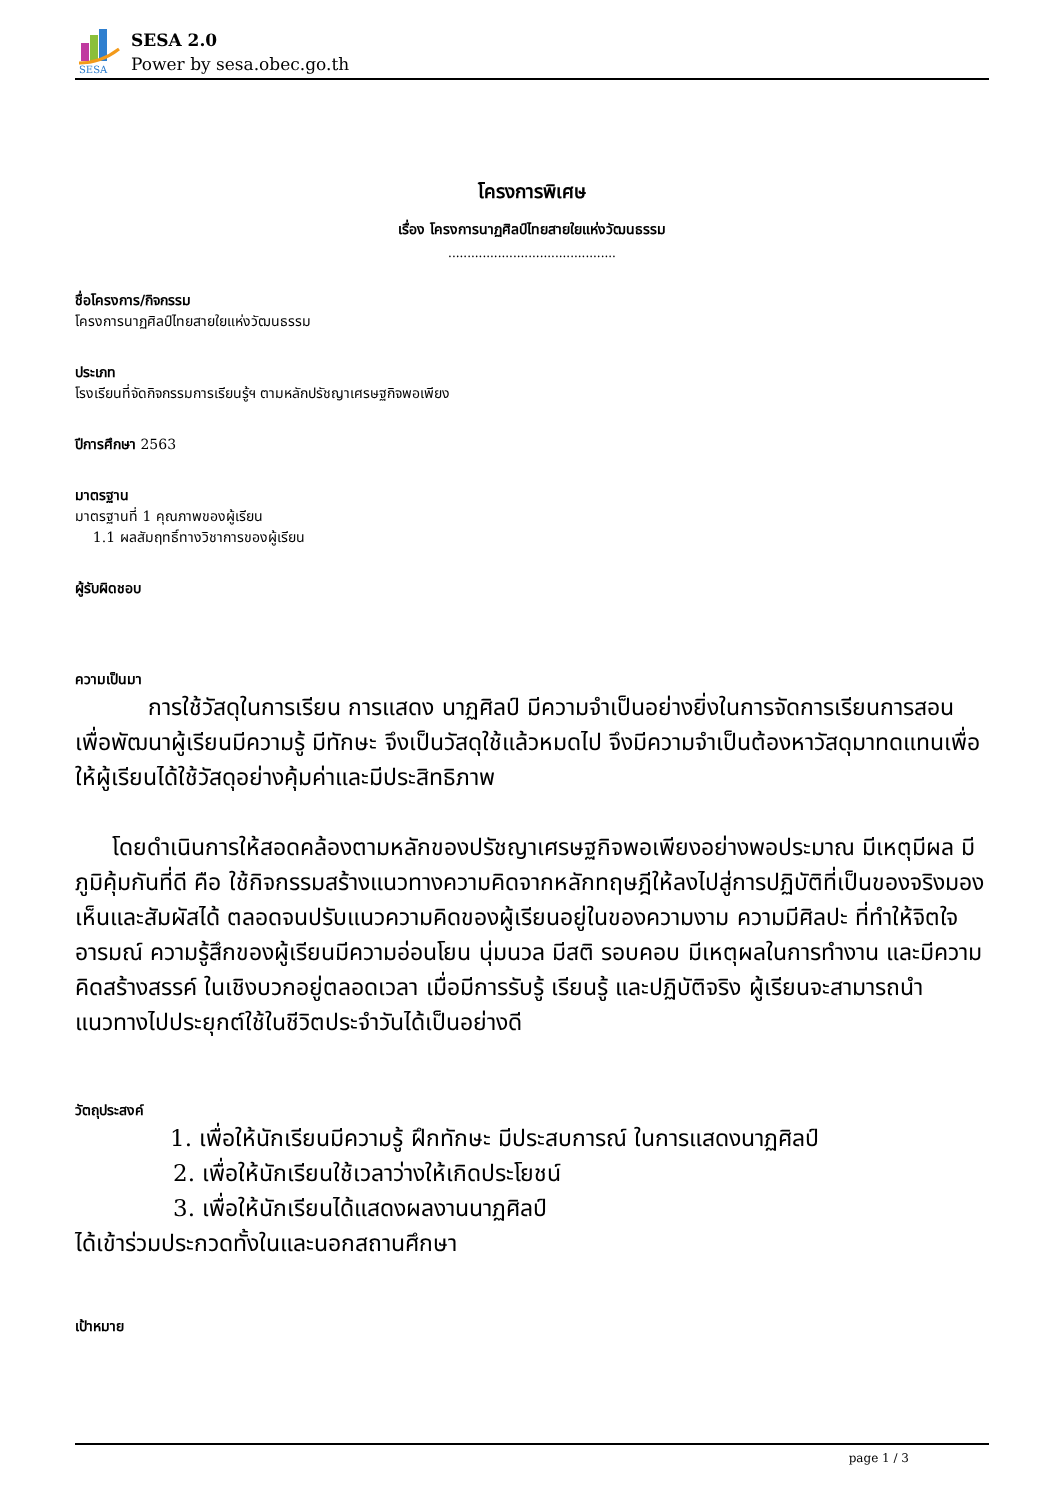SESA
SESA 2.0
Power by sesa.obec.go.th
โครงการพิเศษ
เรื่อง โครงการนาฏศิลป์ไทยสายใยแห่งวัฒนธรรม
............................................
ชื่อโครงการ/กิจกรรม
โครงการนาฏศิลป์ไทยสายใยแห่งวัฒนธรรม
ประเภท
โรงเรียนที่จัดกิจกรรมการเรียนรู้ฯ ตามหลักปรัชญาเศรษฐกิจพอเพียง
ปีการศึกษา 2563
มาตรฐาน
มาตรฐานที่ 1 คุณภาพของผู้เรียน
1.1 ผลสัมฤทธิ์ทางวิชาการของผู้เรียน
ผู้รับผิดชอบ
ความเป็นมา
การใช้วัสดุในการเรียน การแสดง นาฏศิลป์ มีความจำเป็นอย่างยิ่งในการจัดการเรียนการสอน เพื่อพัฒนาผู้เรียนมีความรู้ มีทักษะ จึงเป็นวัสดุใช้แล้วหมดไป จึงมีความจำเป็นต้องหาวัสดุมาทดแทนเพื่อให้ผู้เรียนได้ใช้วัสดุอย่างคุ้มค่าและมีประสิทธิภาพ
โดยดำเนินการให้สอดคล้องตามหลักของปรัชญาเศรษฐกิจพอเพียงอย่างพอประมาณ มีเหตุมีผล มีภูมิคุ้มกันที่ดี คือ ใช้กิจกรรมสร้างแนวทางความคิดจากหลักทฤษฎีให้ลงไปสู่การปฏิบัติที่เป็นของจริงมองเห็นและสัมผัสได้ ตลอดจนปรับแนวความคิดของผู้เรียนอยู่ในของความงาม ความมีศิลปะ ที่ทำให้จิตใจ อารมณ์ ความรู้สึกของผู้เรียนมีความอ่อนโยน นุ่มนวล มีสติ รอบคอบ มีเหตุผลในการทำงาน และมีความคิดสร้างสรรค์ ในเชิงบวกอยู่ตลอดเวลา เมื่อมีการรับรู้ เรียนรู้ และปฏิบัติจริง ผู้เรียนจะสามารถนำแนวทางไปประยุกต์ใช้ในชีวิตประจำวันได้เป็นอย่างดี
วัตถุประสงค์
1. เพื่อให้นักเรียนมีความรู้ ฝึกทักษะ มีประสบการณ์ ในการแสดงนาฏศิลป์
2. เพื่อให้นักเรียนใช้เวลาว่างให้เกิดประโยชน์
3. เพื่อให้นักเรียนได้แสดงผลงานนาฏศิลป์
ได้เข้าร่วมประกวดทั้งในและนอกสถานศึกษา
เป้าหมาย
page 1 / 3